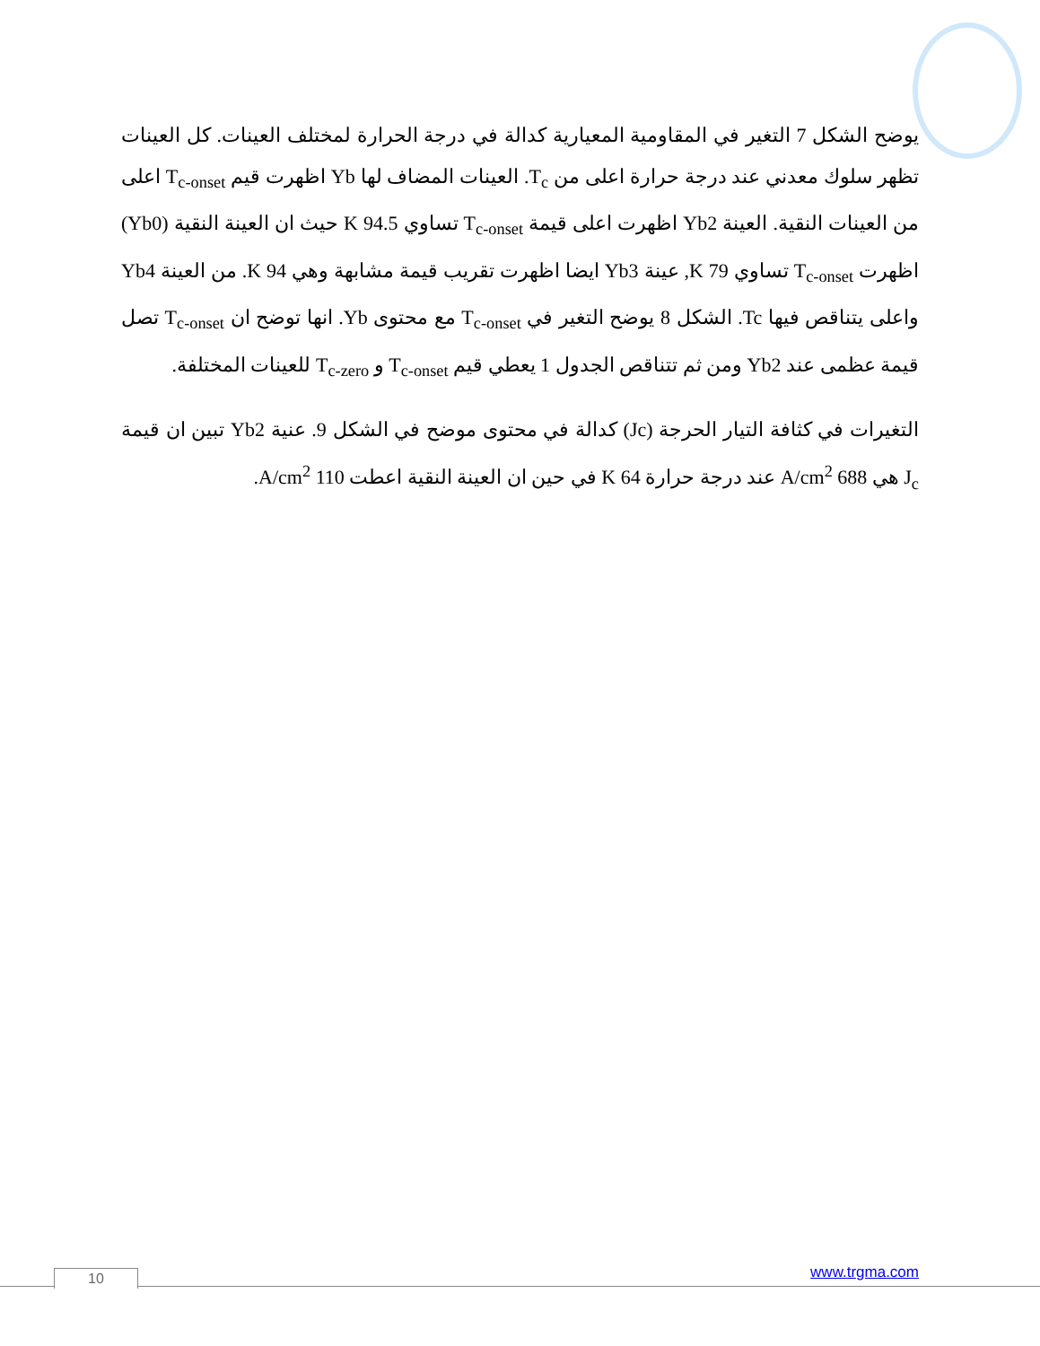يوضح الشكل 7 التغير في المقاومية المعيارية كدالة في درجة الحرارة لمختلف العينات. كل العينات تظهر سلوك معدني عند درجة حرارة اعلى من T<sub>c</sub>. العينات المضاف لها Yb اظهرت قيم T<sub>c-onset</sub> اعلى من العينات النقية. العينة Yb2 اظهرت اعلى قيمة T<sub>c-onset</sub> تساوي 94.5 K حيث ان العينة النقية (Yb0) اظهرت T<sub>c-onset</sub> تساوي 79 K, عينة Yb3 ايضا اظهرت تقريب قيمة مشابهة وهي 94 K. من العينة Yb4 واعلى يتناقص فيها Tc. الشكل 8 يوضح التغير في T<sub>c-onset</sub> مع محتوى Yb. انها توضح ان T<sub>c-onset</sub> تصل قيمة عظمى عند Yb2 ومن ثم تتناقص الجدول 1 يعطي قيم T<sub>c-onset</sub> و T<sub>c-zero</sub> للعينات المختلفة.
التغيرات في كثافة التيار الحرجة (Jc) كدالة في محتوى موضح في الشكل 9. عنية Yb2 تبين ان قيمة J<sub>c</sub> هي 688 A/cm<sup>2</sup> عند درجة حرارة 64 K في حين ان العينة النقية اعطت 110 A/cm<sup>2</sup>.
www.trgma.com 10